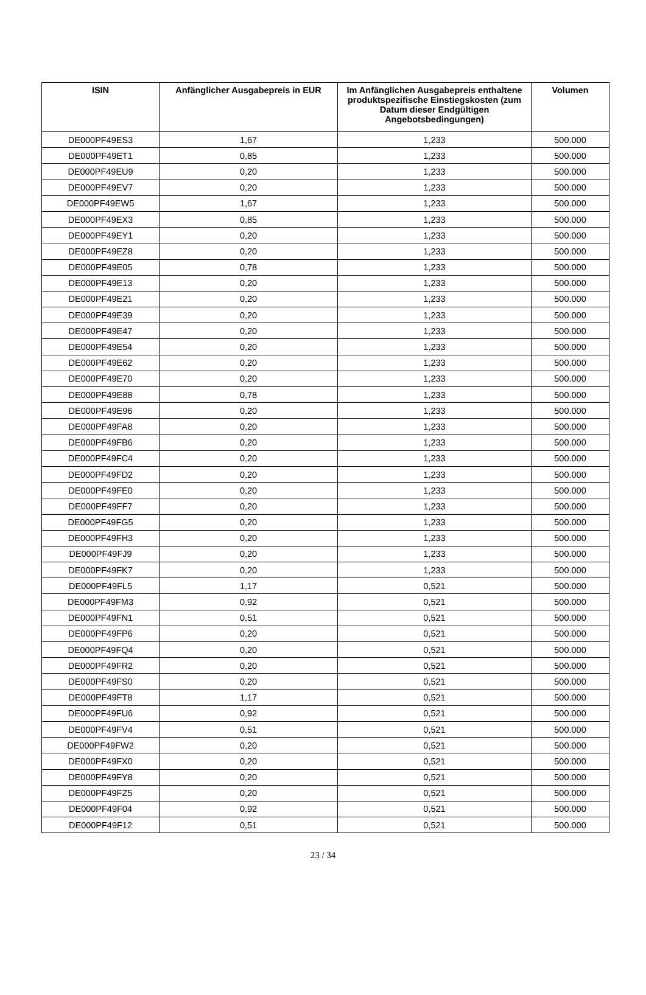| ISIN | Anfänglicher Ausgabepreis in EUR | Im Anfänglichen Ausgabepreis enthaltene produktspezifische Einstiegskosten (zum Datum dieser Endgültigen Angebotsbedingungen) | Volumen |
| --- | --- | --- | --- |
| DE000PF49ES3 | 1,67 | 1,233 | 500.000 |
| DE000PF49ET1 | 0,85 | 1,233 | 500.000 |
| DE000PF49EU9 | 0,20 | 1,233 | 500.000 |
| DE000PF49EV7 | 0,20 | 1,233 | 500.000 |
| DE000PF49EW5 | 1,67 | 1,233 | 500.000 |
| DE000PF49EX3 | 0,85 | 1,233 | 500.000 |
| DE000PF49EY1 | 0,20 | 1,233 | 500.000 |
| DE000PF49EZ8 | 0,20 | 1,233 | 500.000 |
| DE000PF49E05 | 0,78 | 1,233 | 500.000 |
| DE000PF49E13 | 0,20 | 1,233 | 500.000 |
| DE000PF49E21 | 0,20 | 1,233 | 500.000 |
| DE000PF49E39 | 0,20 | 1,233 | 500.000 |
| DE000PF49E47 | 0,20 | 1,233 | 500.000 |
| DE000PF49E54 | 0,20 | 1,233 | 500.000 |
| DE000PF49E62 | 0,20 | 1,233 | 500.000 |
| DE000PF49E70 | 0,20 | 1,233 | 500.000 |
| DE000PF49E88 | 0,78 | 1,233 | 500.000 |
| DE000PF49E96 | 0,20 | 1,233 | 500.000 |
| DE000PF49FA8 | 0,20 | 1,233 | 500.000 |
| DE000PF49FB6 | 0,20 | 1,233 | 500.000 |
| DE000PF49FC4 | 0,20 | 1,233 | 500.000 |
| DE000PF49FD2 | 0,20 | 1,233 | 500.000 |
| DE000PF49FE0 | 0,20 | 1,233 | 500.000 |
| DE000PF49FF7 | 0,20 | 1,233 | 500.000 |
| DE000PF49FG5 | 0,20 | 1,233 | 500.000 |
| DE000PF49FH3 | 0,20 | 1,233 | 500.000 |
| DE000PF49FJ9 | 0,20 | 1,233 | 500.000 |
| DE000PF49FK7 | 0,20 | 1,233 | 500.000 |
| DE000PF49FL5 | 1,17 | 0,521 | 500.000 |
| DE000PF49FM3 | 0,92 | 0,521 | 500.000 |
| DE000PF49FN1 | 0,51 | 0,521 | 500.000 |
| DE000PF49FP6 | 0,20 | 0,521 | 500.000 |
| DE000PF49FQ4 | 0,20 | 0,521 | 500.000 |
| DE000PF49FR2 | 0,20 | 0,521 | 500.000 |
| DE000PF49FS0 | 0,20 | 0,521 | 500.000 |
| DE000PF49FT8 | 1,17 | 0,521 | 500.000 |
| DE000PF49FU6 | 0,92 | 0,521 | 500.000 |
| DE000PF49FV4 | 0,51 | 0,521 | 500.000 |
| DE000PF49FW2 | 0,20 | 0,521 | 500.000 |
| DE000PF49FX0 | 0,20 | 0,521 | 500.000 |
| DE000PF49FY8 | 0,20 | 0,521 | 500.000 |
| DE000PF49FZ5 | 0,20 | 0,521 | 500.000 |
| DE000PF49F04 | 0,92 | 0,521 | 500.000 |
| DE000PF49F12 | 0,51 | 0,521 | 500.000 |
23 / 34